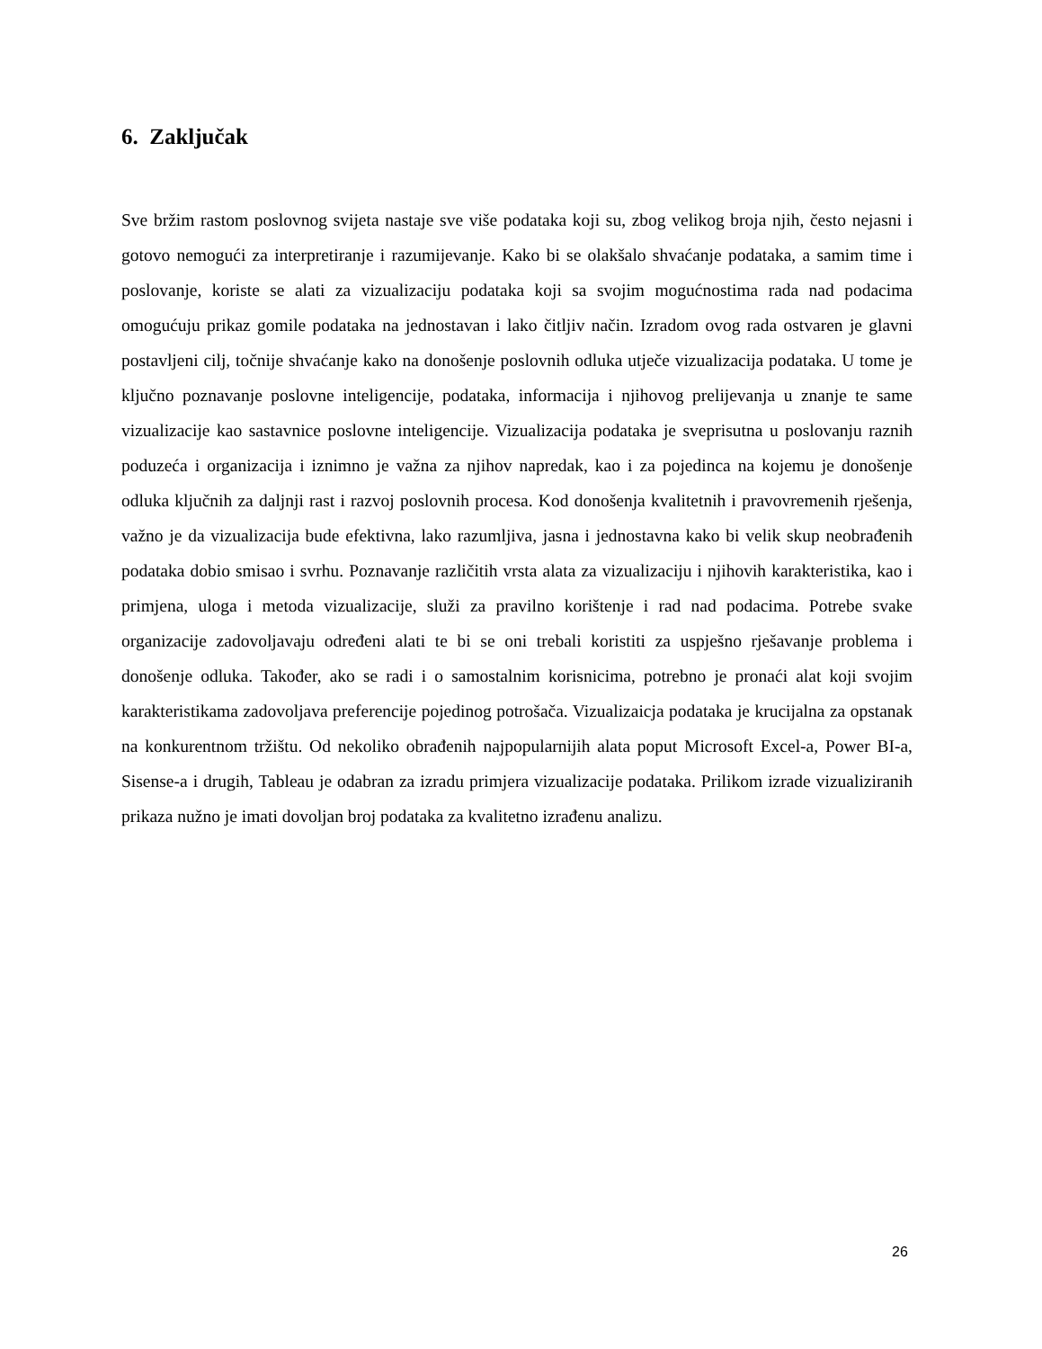6. Zaključak
Sve bržim rastom poslovnog svijeta nastaje sve više podataka koji su, zbog velikog broja njih, često nejasni i gotovo nemogući za interpretiranje i razumijevanje. Kako bi se olakšalo shvaćanje podataka, a samim time i poslovanje, koriste se alati za vizualizaciju podataka koji sa svojim mogućnostima rada nad podacima omogućuju prikaz gomile podataka na jednostavan i lako čitljiv način. Izradom ovog rada ostvaren je glavni postavljeni cilj, točnije shvaćanje kako na donošenje poslovnih odluka utječe vizualizacija podataka. U tome je ključno poznavanje poslovne inteligencije, podataka, informacija i njihovog prelijevanja u znanje te same vizualizacije kao sastavnice poslovne inteligencije. Vizualizacija podataka je sveprisutna u poslovanju raznih poduzeća i organizacija i iznimno je važna za njihov napredak, kao i za pojedinca na kojemu je donošenje odluka ključnih za daljnji rast i razvoj poslovnih procesa. Kod donošenja kvalitetnih i pravovremenih rješenja, važno je da vizualizacija bude efektivna, lako razumljiva, jasna i jednostavna kako bi velik skup neobrađenih podataka dobio smisao i svrhu. Poznavanje različitih vrsta alata za vizualizaciju i njihovih karakteristika, kao i primjena, uloga i metoda vizualizacije, služi za pravilno korištenje i rad nad podacima. Potrebe svake organizacije zadovoljavaju određeni alati te bi se oni trebali koristiti za uspješno rješavanje problema i donošenje odluka. Također, ako se radi i o samostalnim korisnicima, potrebno je pronaći alat koji svojim karakteristikama zadovoljava preferencije pojedinog potrošača. Vizualizaicja podataka je krucijalna za opstanak na konkurentnom tržištu. Od nekoliko obrađenih najpopularnijih alata poput Microsoft Excel-a, Power BI-a, Sisense-a i drugih, Tableau je odabran za izradu primjera vizualizacije podataka. Prilikom izrade vizualiziranih prikaza nužno je imati dovoljan broj podataka za kvalitetno izrađenu analizu.
26